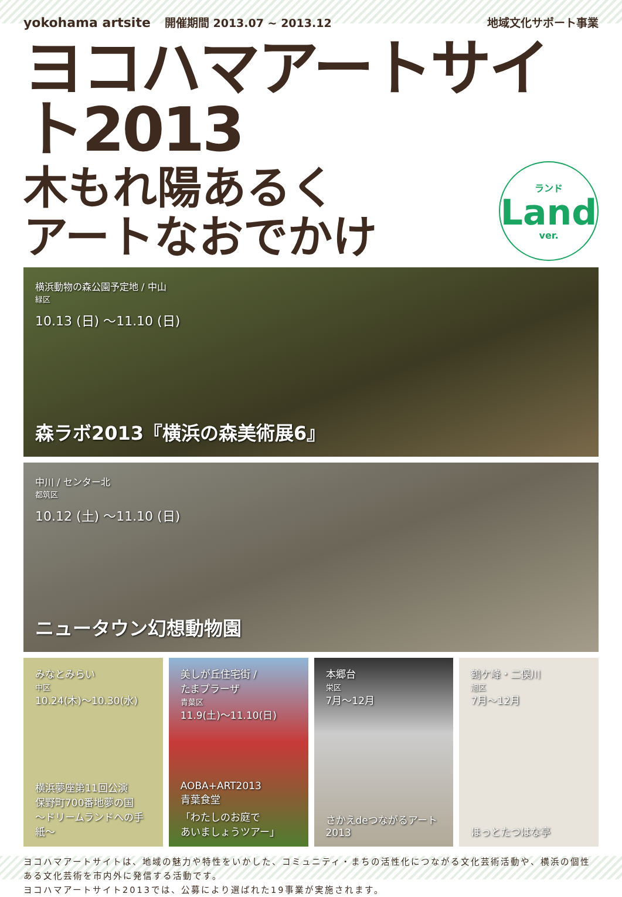yokohama artsite 開催期間 2013.07 ~ 2013.12
地域文化サポート事業
ヨコハマアートサイト2013
木もれ陽あるく
アートなおでかけ
ランド
Land
ver.
横浜動物の森公園予定地 / 中山
緑区
10.13 (日) ～11.10 (日)
森ラボ2013『横浜の森美術展6』
中川 / センター北
都筑区
10.12 (土) ～11.10 (日)
ニュータウン幻想動物園
みなとみらい
中区
10.24(木)～10.30(水)
横浜夢座第11回公演
保野町700番地夢の国
～ドリームランドへの手紙～
美しが丘住宅街 /
たまプラーザ
青葉区
11.9(土)～11.10(日)
AOBA+ART2013
青葉食堂
「わたしのお庭で
あいましょうツアー」
本郷台
栄区
7月～12月
さかえdeつながるアート
2013
鶴ケ峰・二俣川
旭区
7月～12月
ほっとたつはな亭
ヨコハマアートサイトは、地域の魅力や特性をいかした、コミュニティ・まちの活性化につながる文化芸術活動や、横浜の個性ある文化芸術を市内外に発信する活動です。
ヨコハマアートサイト2013では、公募により選ばれた19事業が実施されます。